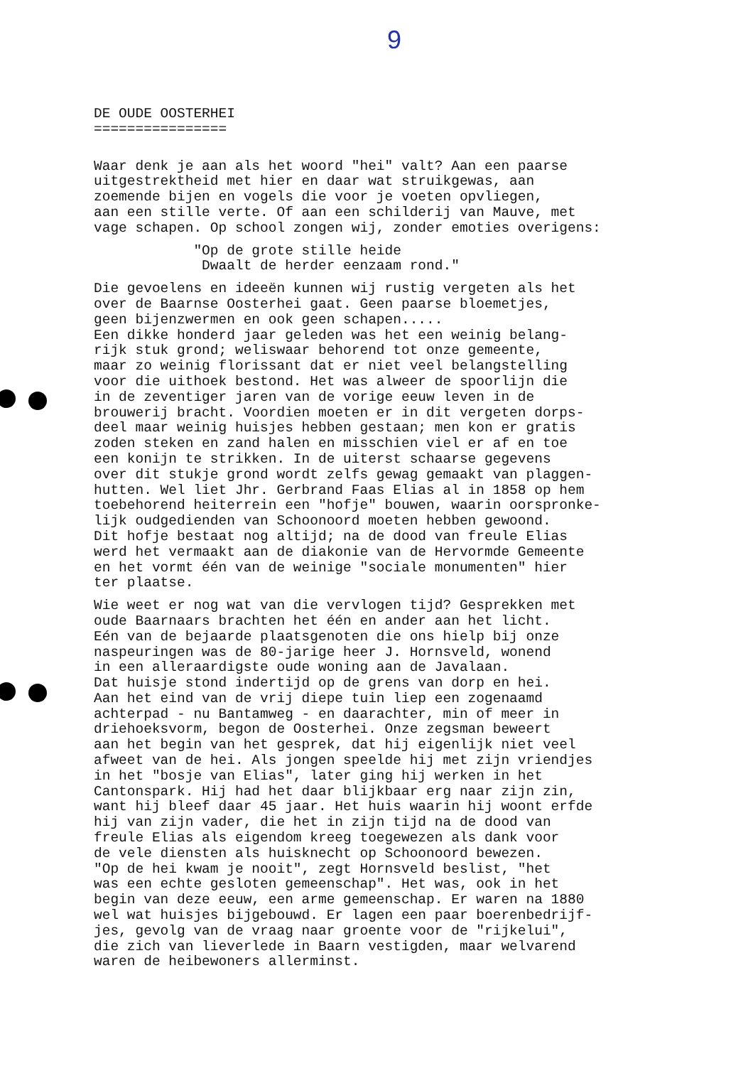9
DE OUDE OOSTERHEI ================
Waar denk je aan als het woord "hei" valt? Aan een paarse uitgestrektheid met hier en daar wat struikgewas, aan zoemende bijen en vogels die voor je voeten opvliegen, aan een stille verte. Of aan een schilderij van Mauve, met vage schapen. Op school zongen wij, zonder emoties overigens:
"Op de grote stille heide Dwaalt de herder eenzaam rond."
Die gevoelens en ideeën kunnen wij rustig vergeten als het over de Baarnse Oosterhei gaat. Geen paarse bloemetjes, geen bijenzwermen en ook geen schapen..... Een dikke honderd jaar geleden was het een weinig belang- rijk stuk grond; weliswaar behorend tot onze gemeente, maar zo weinig florissant dat er niet veel belangstelling voor die uithoek bestond. Het was alweer de spoorlijn die in de zeventiger jaren van de vorige eeuw leven in de brouwerij bracht. Voordien moeten er in dit vergeten dorps- deel maar weinig huisjes hebben gestaan; men kon er gratis zoden steken en zand halen en misschien viel er af en toe een konijn te strikken. In de uiterst schaarse gegevens over dit stukje grond wordt zelfs gewag gemaakt van plaggen- hutten. Wel liet Jhr. Gerbrand Faas Elias al in 1858 op hem toebehorend heiterrein een "hofje" bouwen, waarin oorspronke- lijk oudgedienden van Schoonoord moeten hebben gewoond. Dit hofje bestaat nog altijd; na de dood van freule Elias werd het vermaakt aan de diakonie van de Hervormde Gemeente en het vormt één van de weinige "sociale monumenten" hier ter plaatse.
Wie weet er nog wat van die vervlogen tijd? Gesprekken met oude Baarnaars brachten het één en ander aan het licht. Eén van de bejaarde plaatsgenoten die ons hielp bij onze naspeuringen was de 80-jarige heer J. Hornsveld, wonend in een alleraardigste oude woning aan de Javalaan. Dat huisje stond indertijd op de grens van dorp en hei. Aan het eind van de vrij diepe tuin liep een zogenaamd achterpad - nu Bantamweg - en daarachter, min of meer in driehoeksvorm, begon de Oosterhei. Onze zegsman beweert aan het begin van het gesprek, dat hij eigenlijk niet veel afweet van de hei. Als jongen speelde hij met zijn vriendjes in het "bosje van Elias", later ging hij werken in het Cantonspark. Hij had het daar blijkbaar erg naar zijn zin, want hij bleef daar 45 jaar. Het huis waarin hij woont erfde hij van zijn vader, die het in zijn tijd na de dood van freule Elias als eigendom kreeg toegewezen als dank voor de vele diensten als huisknecht op Schoonoord bewezen. "Op de hei kwam je nooit", zegt Hornsveld beslist, "het was een echte gesloten gemeenschap". Het was, ook in het begin van deze eeuw, een arme gemeenschap. Er waren na 1880 wel wat huisjes bijgebouwd. Er lagen een paar boerenbedrijf- jes, gevolg van de vraag naar groente voor de "rijkelui", die zich van lieverlede in Baarn vestigden, maar welvarend waren de heibewoners allerminst.